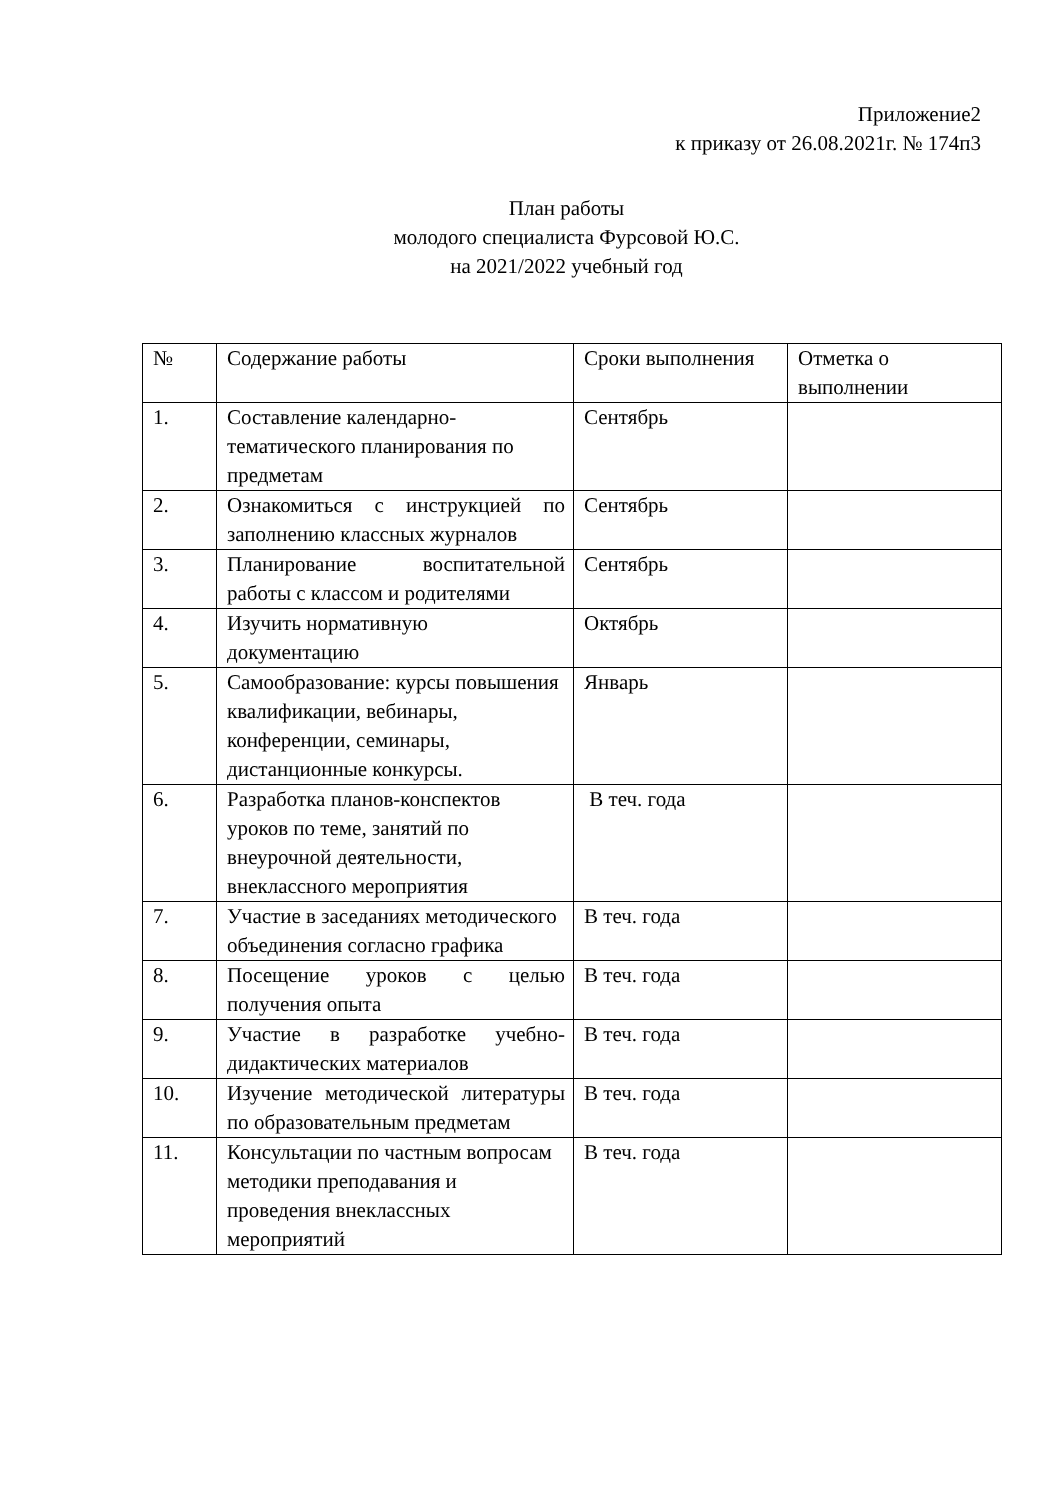Приложение2
к приказу от 26.08.2021г. № 174п3
План работы
молодого специалиста Фурсовой Ю.С.
на 2021/2022 учебный год
| № | Содержание работы | Сроки выполнения | Отметка о выполнении |
| 1. | Составление календарно-тематического планирования по предметам | Сентябрь | |
| 2. | Ознакомиться с инструкцией по заполнению классных журналов | Сентябрь | |
| 3. | Планирование воспитательной работы с классом и родителями | Сентябрь | |
| 4. | Изучить нормативную документацию | Октябрь | |
| 5. | Самообразование: курсы повышения квалификации, вебинары, конференции, семинары, дистанционные конкурсы. | Январь | |
| 6. | Разработка планов-конспектов уроков по теме, занятий по внеурочной деятельности, внеклассного мероприятия | В теч. года | |
| 7. | Участие в заседаниях методического объединения согласно графика | В теч. года | |
| 8. | Посещение уроков с целью получения опыта | В теч. года | |
| 9. | Участие в разработке учебно-дидактических материалов | В теч. года | |
| 10. | Изучение методической литературы по образовательным предметам | В теч. года | |
| 11. | Консультации по частным вопросам методики преподавания и проведения внеклассных мероприятий | В теч. года | |